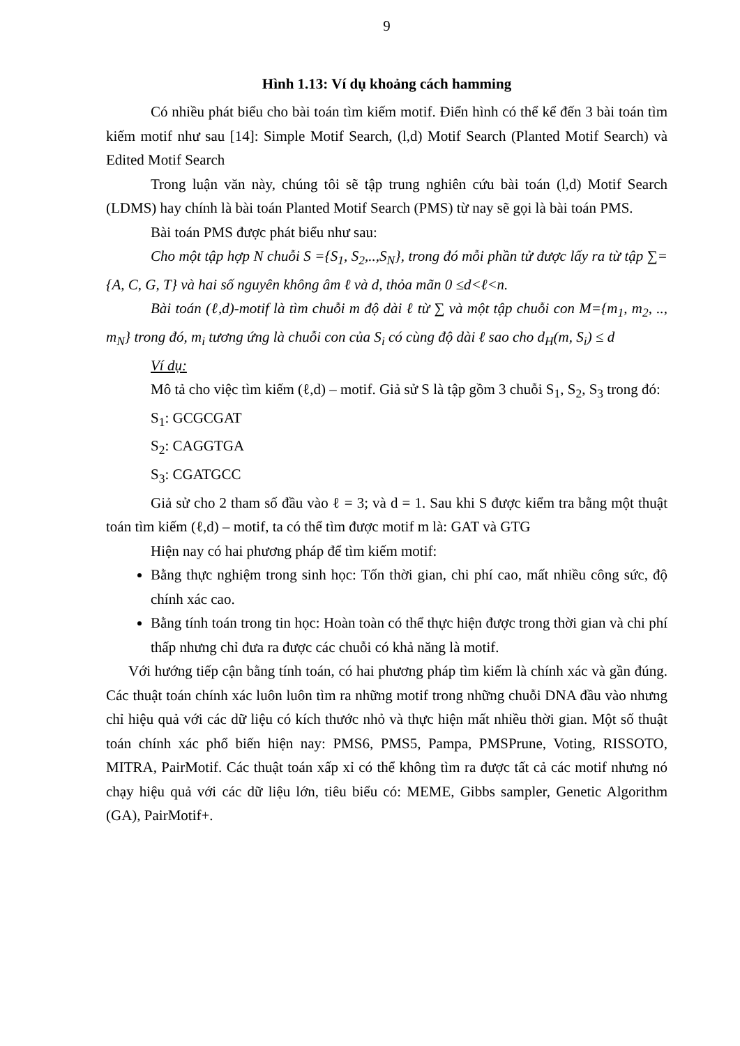9
Hình 1.13: Ví dụ khoảng cách hamming
Có nhiều phát biểu cho bài toán tìm kiếm motif. Điển hình có thể kể đến 3 bài toán tìm kiếm motif như sau [14]: Simple Motif Search, (l,d) Motif Search (Planted Motif Search) và Edited Motif Search
Trong luận văn này, chúng tôi sẽ tập trung nghiên cứu bài toán (l,d) Motif Search (LDMS) hay chính là bài toán Planted Motif Search (PMS) từ nay sẽ gọi là bài toán PMS.
Bài toán PMS được phát biểu như sau:
Cho một tập hợp N chuỗi S ={S<sub>1</sub>, S<sub>2</sub>,..,S<sub>N</sub>}, trong đó mỗi phần tử được lấy ra từ tập ∑={A, C, G, T} và hai số nguyên không âm ℓ và d, thỏa mãn 0 ≤d<ℓ<n.
Bài toán (ℓ,d)-motif là tìm chuỗi m độ dài ℓ từ ∑ và một tập chuỗi con M={m<sub>1</sub>, m<sub>2</sub>, .., m<sub>N</sub>} trong đó, m<sub>i</sub> tương ứng là chuỗi con của S<sub>i</sub> có cùng độ dài ℓ sao cho d<sub>H</sub>(m, S<sub>i</sub>) ≤ d
Ví dụ:
Mô tả cho việc tìm kiếm (ℓ,d) – motif. Giả sử S là tập gồm 3 chuỗi S<sub>1</sub>, S<sub>2</sub>, S<sub>3</sub> trong đó:
S<sub>1</sub>: GCGCGAT
S<sub>2</sub>: CAGGTGA
S<sub>3</sub>: CGATGCC
Giả sử cho 2 tham số đầu vào ℓ = 3; và d = 1. Sau khi S được kiểm tra bằng một thuật toán tìm kiếm (ℓ,d) – motif, ta có thể tìm được motif m là: GAT và GTG
Hiện nay có hai phương pháp để tìm kiếm motif:
Bằng thực nghiệm trong sinh học: Tốn thời gian, chi phí cao, mất nhiều công sức, độ chính xác cao.
Bằng tính toán trong tin học: Hoàn toàn có thể thực hiện được trong thời gian và chi phí thấp nhưng chỉ đưa ra được các chuỗi có khả năng là motif.
Với hướng tiếp cận bằng tính toán, có hai phương pháp tìm kiếm là chính xác và gần đúng. Các thuật toán chính xác luôn luôn tìm ra những motif trong những chuỗi DNA đầu vào nhưng chỉ hiệu quả với các dữ liệu có kích thước nhỏ và thực hiện mất nhiều thời gian. Một số thuật toán chính xác phổ biến hiện nay: PMS6, PMS5, Pampa, PMSPrune, Voting, RISSOTO, MITRA, PairMotif. Các thuật toán xấp xỉ có thể không tìm ra được tất cả các motif nhưng nó chạy hiệu quả với các dữ liệu lớn, tiêu biểu có: MEME, Gibbs sampler, Genetic Algorithm (GA), PairMotif+.